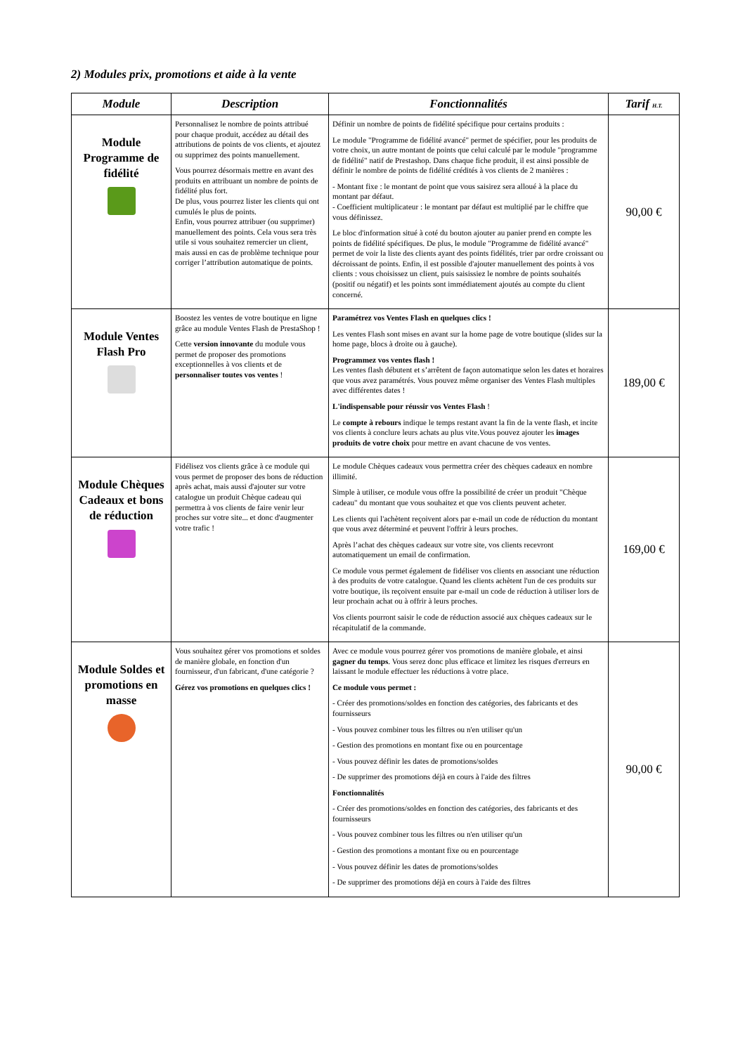2) Modules prix, promotions et aide à la vente
| Module | Description | Fonctionnalités | Tarif H.T. |
| --- | --- | --- | --- |
| Module Programme de fidélité | Personnalisez le nombre de points attribué pour chaque produit, accédez au détail des attributions de points de vos clients, et ajoutez ou supprimez des points manuellement. Vous pourrez désormais mettre en avant des produits en attribuant un nombre de points de fidélité plus fort. De plus, vous pourrez lister les clients qui ont cumulés le plus de points. Enfin, vous pourrez attribuer (ou supprimer) manuellement des points. Cela vous sera très utile si vous souhaitez remercier un client, mais aussi en cas de problème technique pour corriger l’attribution automatique de points. | Définir un nombre de points de fidélité spécifique pour certains produits : Le module "Programme de fidélité avancé" permet de spécifier, pour les produits de votre choix, un autre montant de points que celui calculé par le module "programme de fidélité" natif de Prestashop. Dans chaque fiche produit, il est ainsi possible de définir le nombre de points de fidélité crédités à vos clients de 2 manières : - Montant fixe : le montant de point que vous saisirez sera alloué à la place du montant par défaut. - Coefficient multiplicateur : le montant par défaut est multiplié par le chiffre que vous définissez. Le bloc d'information situé à coté du bouton ajouter au panier prend en compte les points de fidélité spécifiques. De plus, le module "Programme de fidélité avancé" permet de voir la liste des clients ayant des points fidélités, trier par ordre croissant ou décroissant de points. Enfin, il est possible d'ajouter manuellement des points à vos clients : vous choisissez un client, puis saisissiez le nombre de points souhaités (positif ou négatif) et les points sont immédiatement ajoutés au compte du client concerné. | 90,00 € |
| Module Ventes Flash Pro | Boostez les ventes de votre boutique en ligne grâce au module Ventes Flash de PrestaShop ! Cette version innovante du module vous permet de proposer des promotions exceptionnelles à vos clients et de personnaliser toutes vos ventes ! | Paramétrez vos Ventes Flash en quelques clics ! Les ventes Flash sont mises en avant sur la home page de votre boutique (slides sur la home page, blocs à droite ou à gauche). Programmez vos ventes flash ! Les ventes flash débutent et s’arrêtent de façon automatique selon les dates et horaires que vous avez paramétrés. Vous pouvez même organiser des Ventes Flash multiples avec différentes dates ! L'indispensable pour réussir vos Ventes Flash ! Le compte à rebours indique le temps restant avant la fin de la vente flash, et incite vos clients à conclure leurs achats au plus vite.Vous pouvez ajouter les images produits de votre choix pour mettre en avant chacune de vos ventes. | 189,00 € |
| Module Chèques Cadeaux et bons de réduction | Fidélisez vos clients grâce à ce module qui vous permet de proposer des bons de réduction après achat, mais aussi d'ajouter sur votre catalogue un produit Chèque cadeau qui permettra à vos clients de faire venir leur proches sur votre site... et donc d'augmenter votre trafic ! | Le module Chèques cadeaux vous permettra créer des chèques cadeaux en nombre illimité. Simple à utiliser, ce module vous offre la possibilité de créer un produit "Chèque cadeau" du montant que vous souhaitez et que vos clients peuvent acheter. Les clients qui l'achètent reçoivent alors par e-mail un code de réduction du montant que vous avez déterminé et peuvent l'offrir à leurs proches. Après l’achat des chèques cadeaux sur votre site, vos clients recevront automatiquement un email de confirmation. Ce module vous permet également de fidéliser vos clients en associant une réduction à des produits de votre catalogue. Quand les clients achètent l'un de ces produits sur votre boutique, ils reçoivent ensuite par e-mail un code de réduction à utiliser lors de leur prochain achat ou à offrir à leurs proches. Vos clients pourront saisir le code de réduction associé aux chèques cadeaux sur le récapitulatif de la commande. | 169,00 € |
| Module Soldes et promotions en masse | Vous souhaitez gérer vos promotions et soldes de manière globale, en fonction d'un fournisseur, d'un fabricant, d'une catégorie ? Gérez vos promotions en quelques clics ! | Avec ce module vous pourrez gérer vos promotions de manière globale, et ainsi gagner du temps . Vous serez donc plus efficace et limitez les risques d'erreurs en laissant le module effectuer les réductions à votre place. Ce module vous permet : - Créer des promotions/soldes en fonction des catégories, des fabricants et des fournisseurs - Vous pouvez combiner tous les filtres ou n'en utiliser qu'un - Gestion des promotions en montant fixe ou en pourcentage - Vous pouvez définir les dates de promotions/soldes - De supprimer des promotions déjà en cours à l'aide des filtres Fonctionnalités - Créer des promotions/soldes en fonction des catégories, des fabricants et des fournisseurs - Vous pouvez combiner tous les filtres ou n'en utiliser qu'un - Gestion des promotions a montant fixe ou en pourcentage - Vous pouvez définir les dates de promotions/soldes - De supprimer des promotions déjà en cours à l'aide des filtres | 90,00 € |